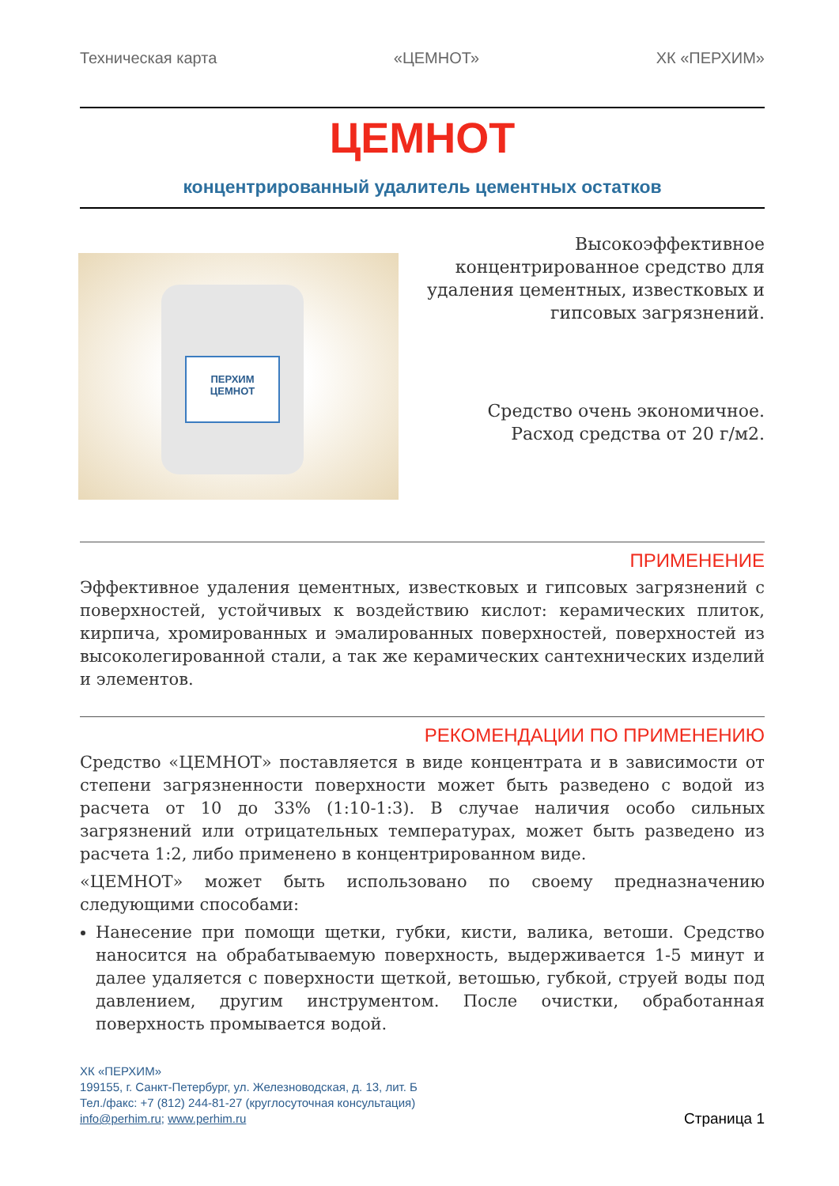Техническая карта «ЦЕМНОТ» ХК «ПЕРХИМ»
ЦЕМНОТ
концентрированный удалитель цементных остатков
ПЕРХИМ
ЦЕМНОТ
Высокоэффективное концентрированное средство для удаления цементных, известковых и гипсовых загрязнений.
Средство очень экономичное. Расход средства от 20 г/м2.
ПРИМЕНЕНИЕ
Эффективное удаления цементных, известковых и гипсовых загрязнений с поверхностей, устойчивых к воздействию кислот: керамических плиток, кирпича, хромированных и эмалированных поверхностей, поверхностей из высоколегированной стали, а так же керамических сантехнических изделий и элементов.
РЕКОМЕНДАЦИИ ПО ПРИМЕНЕНИЮ
Средство «ЦЕМНОТ» поставляется в виде концентрата и в зависимости от степени загрязненности поверхности может быть разведено с водой из расчета от 10 до 33% (1:10-1:3). В случае наличия особо сильных загрязнений или отрицательных температурах, может быть разведено из расчета 1:2, либо применено в концентрированном виде.
«ЦЕМНОТ» может быть использовано по своему предназначению следующими способами:
Нанесение при помощи щетки, губки, кисти, валика, ветоши. Средство наносится на обрабатываемую поверхность, выдерживается 1-5 минут и далее удаляется с поверхности щеткой, ветошью, губкой, струей воды под давлением, другим инструментом. После очистки, обработанная поверхность промывается водой.
ХК «ПЕРХИМ»
199155, г. Санкт-Петербург, ул. Железноводская, д. 13, лит. Б
Тел./факс: +7 (812) 244-81-27 (круглосуточная консультация)
info@perhim.ru; www.perhim.ru
Страница 1